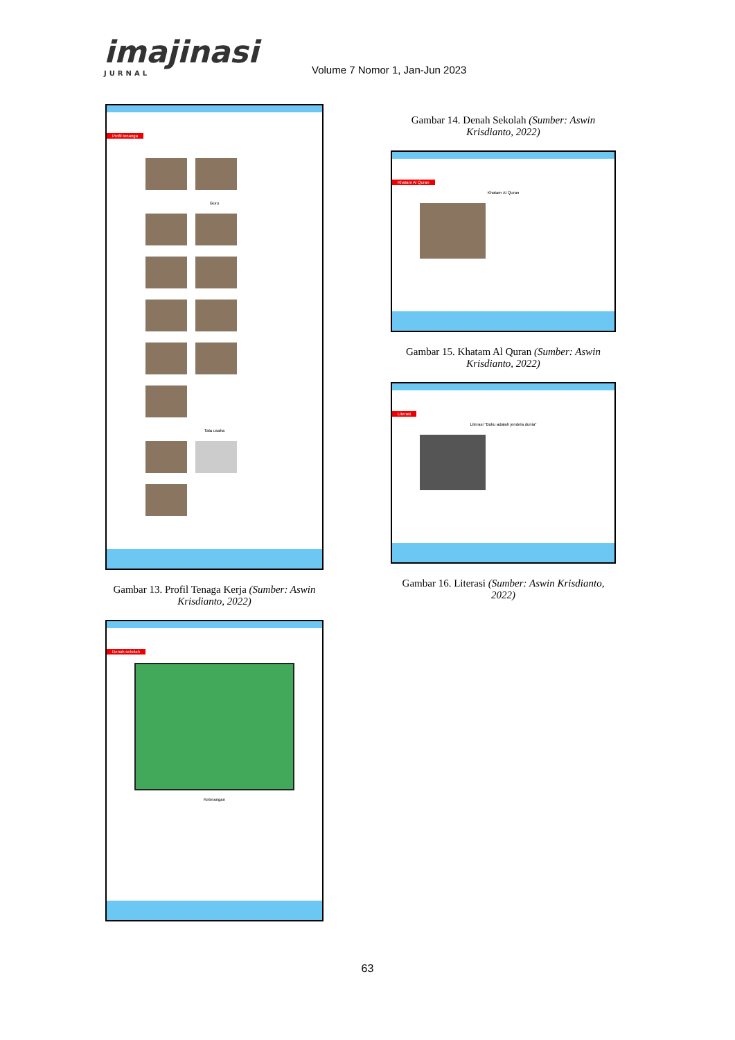imajinasi JURNAL
Volume 7 Nomor 1, Jan-Jun 2023
Profil tenanga
Guru
Tata usaha
Gambar 13. Profil Tenaga Kerja (Sumber: Aswin Krisdianto, 2022)
Denah sekolah
Keterangan
Gambar 14. Denah Sekolah (Sumber: Aswin Krisdianto, 2022)
Khatam Al Quran
Khatam Al Quran
Gambar 15. Khatam Al Quran (Sumber: Aswin Krisdianto, 2022)
Literasi
Literasi "Buku adalah jendela dunia"
Gambar 16. Literasi (Sumber: Aswin Krisdianto, 2022)
63